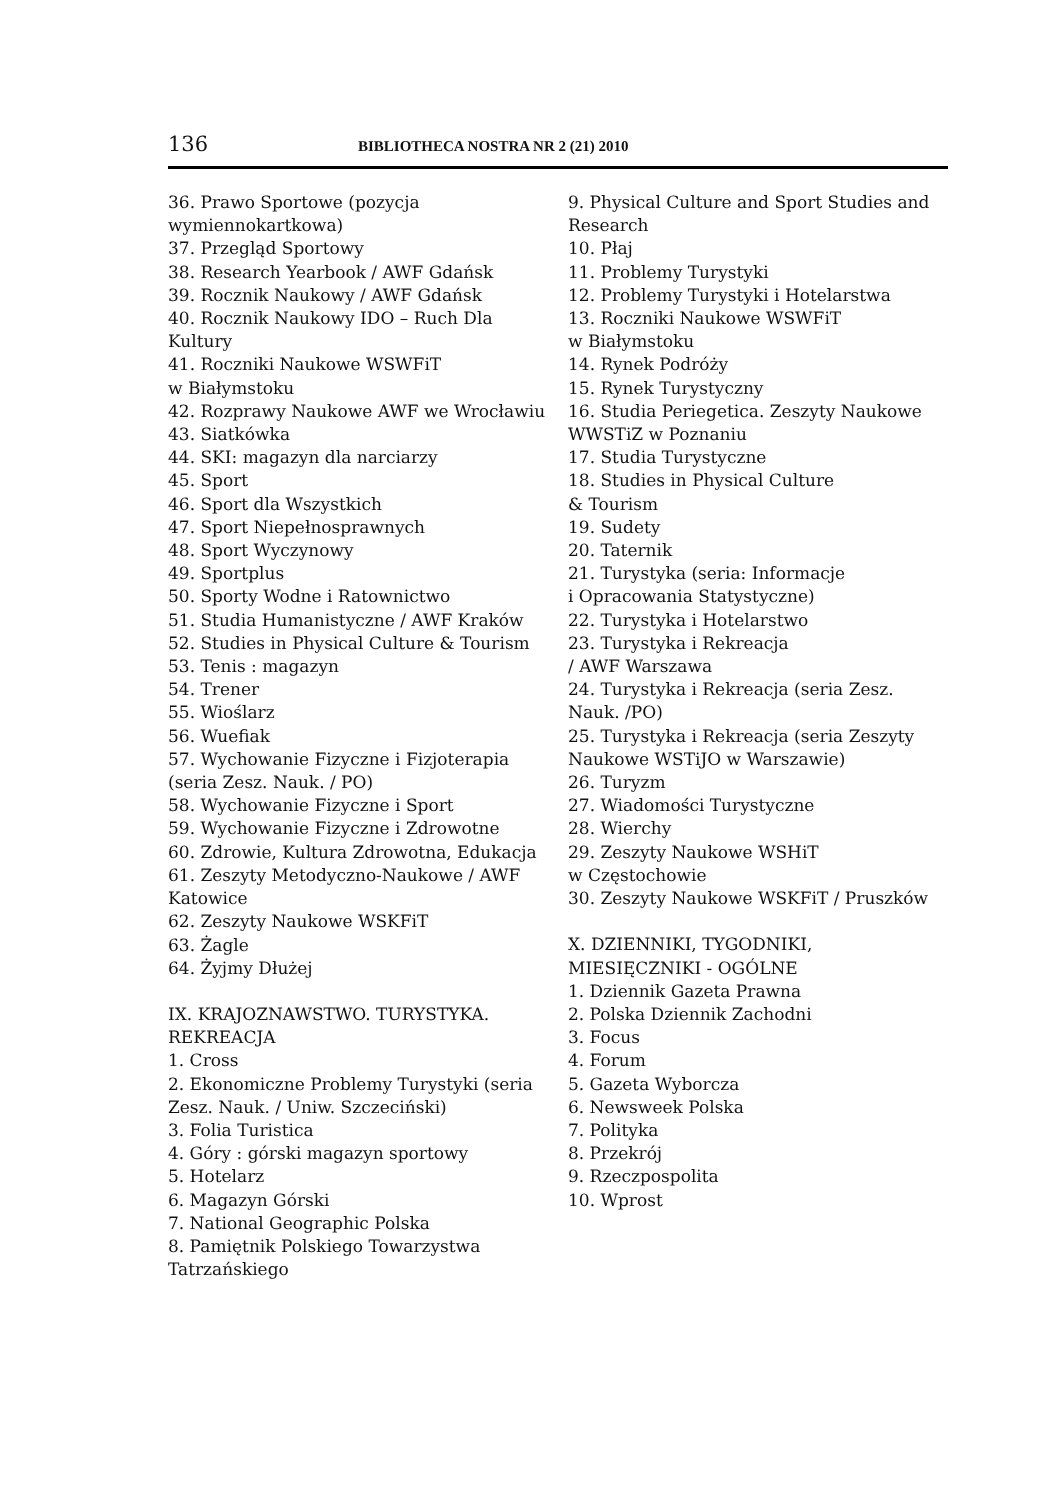136 BIBLIOTHECA NOSTRA NR 2 (21) 2010
36. Prawo Sportowe (pozycja wymiennokartkowa)
37. Przegląd Sportowy
38. Research Yearbook / AWF Gdańsk
39. Rocznik Naukowy / AWF Gdańsk
40. Rocznik Naukowy IDO – Ruch Dla Kultury
41. Roczniki Naukowe WSWFiT
w Białymstoku
42. Rozprawy Naukowe AWF we Wrocławiu
43. Siatkówka
44. SKI: magazyn dla narciarzy
45. Sport
46. Sport dla Wszystkich
47. Sport Niepełnosprawnych
48. Sport Wyczynowy
49. Sportplus
50. Sporty Wodne i Ratownictwo
51. Studia Humanistyczne / AWF Kraków
52. Studies in Physical Culture & Tourism
53. Tenis : magazyn
54. Trener
55. Wioślarz
56. Wuefiak
57. Wychowanie Fizyczne i Fizjoterapia (seria Zesz. Nauk. / PO)
58. Wychowanie Fizyczne i Sport
59. Wychowanie Fizyczne i Zdrowotne
60. Zdrowie, Kultura Zdrowotna, Edukacja
61. Zeszyty Metodyczno-Naukowe / AWF Katowice
62. Zeszyty Naukowe WSKFiT
63. Żagle
64. Żyjmy Dłużej
IX. KRAJOZNAWSTWO. TURYSTYKA. REKREACJA
1. Cross
2. Ekonomiczne Problemy Turystyki (seria Zesz. Nauk. / Uniw. Szczeciński)
3. Folia Turistica
4. Góry : górski magazyn sportowy
5. Hotelarz
6. Magazyn Górski
7. National Geographic Polska
8. Pamiętnik Polskiego Towarzystwa Tatrzańskiego
9. Physical Culture and Sport Studies and Research
10. Płaj
11. Problemy Turystyki
12. Problemy Turystyki i Hotelarstwa
13. Roczniki Naukowe WSWFiT
w Białymstoku
14. Rynek Podróży
15. Rynek Turystyczny
16. Studia Periegetica. Zeszyty Naukowe WWSTiZ w Poznaniu
17. Studia Turystyczne
18. Studies in Physical Culture
& Tourism
19. Sudety
20. Taternik
21. Turystyka (seria: Informacje
i Opracowania Statystyczne)
22. Turystyka i Hotelarstwo
23. Turystyka i Rekreacja
/ AWF Warszawa
24. Turystyka i Rekreacja (seria Zesz. Nauk. /PO)
25. Turystyka i Rekreacja (seria Zeszyty Naukowe WSTiJO w Warszawie)
26. Turyzm
27. Wiadomości Turystyczne
28. Wierchy
29. Zeszyty Naukowe WSHiT
w Częstochowie
30. Zeszyty Naukowe WSKFiT / Pruszków
X. DZIENNIKI, TYGODNIKI, MIESIĘCZNIKI - OGÓLNE
1. Dziennik Gazeta Prawna
2. Polska Dziennik Zachodni
3. Focus
4. Forum
5. Gazeta Wyborcza
6. Newsweek Polska
7. Polityka
8. Przekrój
9. Rzeczpospolita
10. Wprost